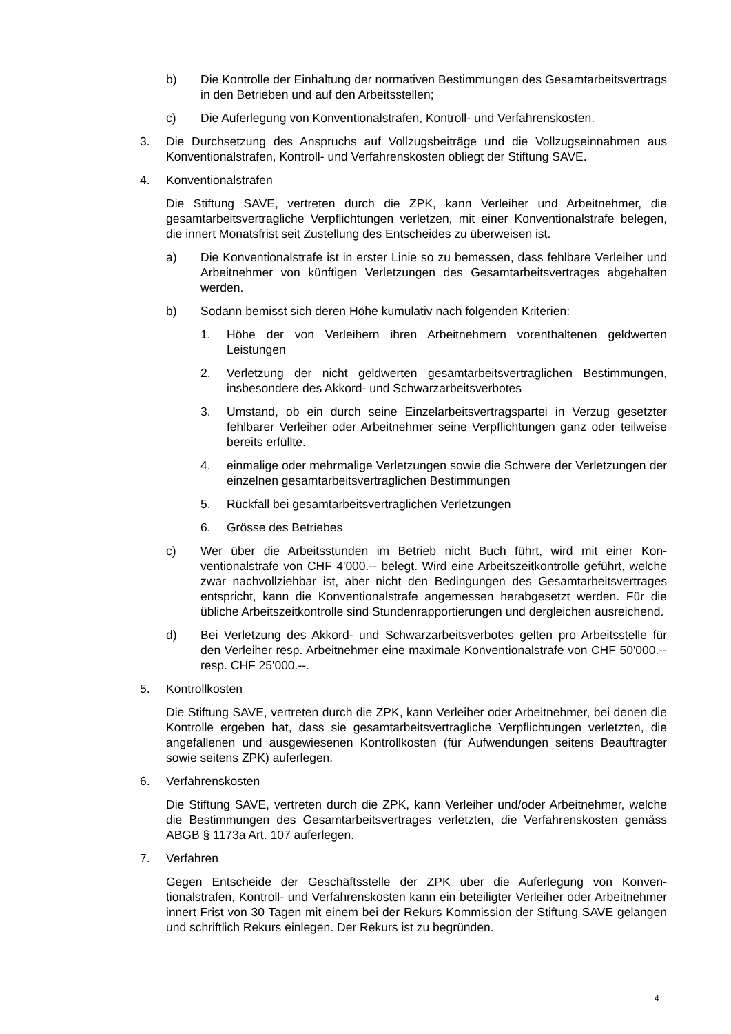b) Die Kontrolle der Einhaltung der normativen Bestimmungen des Gesamtar­beitsvertrags in den Betrieben und auf den Arbeitsstellen;
c) Die Auferlegung von Konventionalstrafen, Kontroll- und Verfahrenskosten.
3. Die Durchsetzung des Anspruchs auf Vollzugsbeiträge und die Vollzugseinnahmen aus Konventionalstrafen, Kontroll- und Verfahrenskosten obliegt der Stiftung SAVE.
4. Konventionalstrafen
Die Stiftung SAVE, vertreten durch die ZPK, kann Verleiher und Arbeitnehmer, die gesamtarbeitsvertragliche Verpflichtungen verletzen, mit einer Konventionalstrafe belegen, die innert Monatsfrist seit Zustellung des Entscheides zu überweisen ist.
a) Die Konventionalstrafe ist in erster Linie so zu bemessen, dass fehlbare Ver­leiher und Arbeitnehmer von künftigen Verletzungen des Gesamtarbeitsver­trages abgehalten werden.
b) Sodann bemisst sich deren Höhe kumulativ nach folgenden Kriterien:
1. Höhe der von Verleihern ihren Arbeitnehmern vorenthaltenen geldwerten Leistungen
2. Verletzung der nicht geldwerten gesamtarbeitsvertraglichen Bestimmun­gen, insbesondere des Akkord- und Schwarzarbeitsverbotes
3. Umstand, ob ein durch seine Einzelarbeitsvertragspartei in Verzug ge­setzter fehlbarer Verleiher oder Arbeitnehmer seine Verpflichtungen ganz oder teilweise bereits erfüllte.
4. einmalige oder mehrmalige Verletzungen sowie die Schwere der Verlet­zungen der einzelnen gesamtarbeitsvertraglichen Bestimmungen
5. Rückfall bei gesamtarbeitsvertraglichen Verletzungen
6. Grösse des Betriebes
c) Wer über die Arbeitsstunden im Betrieb nicht Buch führt, wird mit einer Kon­ventionalstrafe von CHF 4'000.-- belegt. Wird eine Arbeitszeitkontrolle geführt, welche zwar nachvollziehbar ist, aber nicht den Bedingungen des Gesamtar­beitsvertrages entspricht, kann die Konventionalstrafe angemessen herabge­setzt werden. Für die übliche Arbeitszeitkontrolle sind Stundenrapportierun­gen und dergleichen ausreichend.
d) Bei Verletzung des Akkord- und Schwarzarbeitsverbotes gelten pro Arbeits­stelle für den Verleiher resp. Arbeitnehmer eine maximale Konventionalstrafe von CHF 50'000.-- resp. CHF 25'000.--.
5. Kontrollkosten
Die Stiftung SAVE, vertreten durch die ZPK, kann Verleiher oder Arbeitnehmer, bei denen die Kontrolle ergeben hat, dass sie gesamtarbeitsvertragliche Verpflichtun­gen verletzten, die angefallenen und ausgewiesenen Kontrollkosten (für Aufwen­dungen seitens Beauftragter sowie seitens ZPK) auferlegen.
6. Verfahrenskosten
Die Stiftung SAVE, vertreten durch die ZPK, kann Verleiher und/oder Arbeitnehmer, welche die Bestimmungen des Gesamtarbeitsvertrages verletzten, die Verfahrens­kosten gemäss ABGB § 1173a Art. 107 auferlegen.
7. Verfahren
Gegen Entscheide der Geschäftsstelle der ZPK über die Auferlegung von Konven­tionalstrafen, Kontroll- und Verfahrenskosten kann ein beteiligter Verleiher oder Ar­beitnehmer innert Frist von 30 Tagen mit einem bei der Rekurs Kommission der Stiftung SAVE gelangen und schriftlich Rekurs einlegen. Der Rekurs ist zu begrün­den.
4